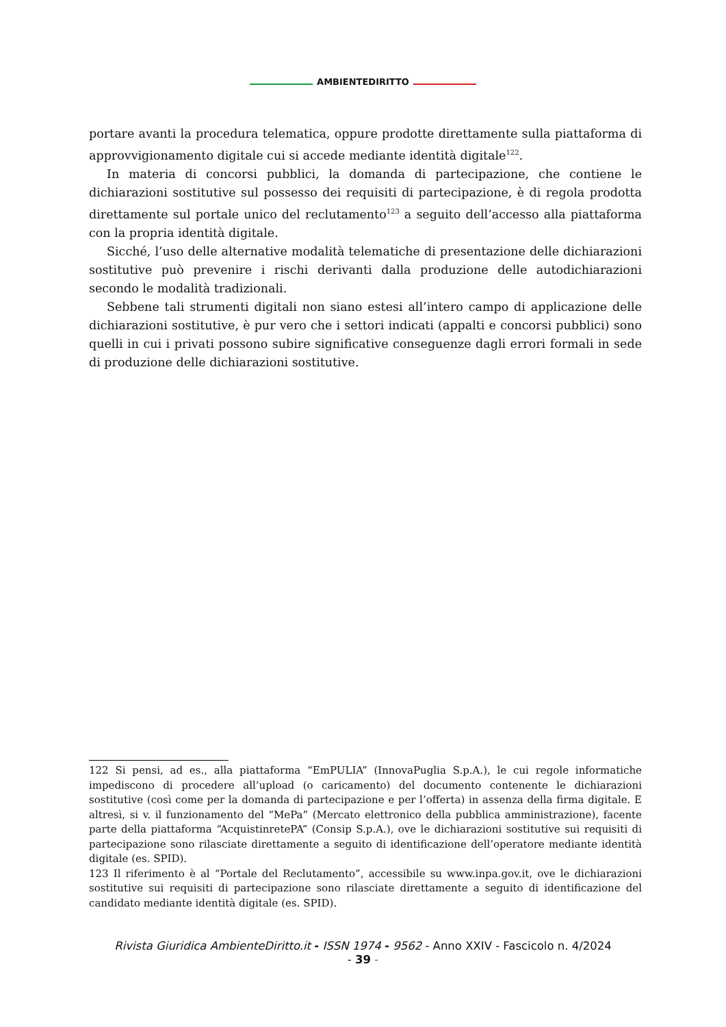AMBIENTEDIRITTO
portare avanti la procedura telematica, oppure prodotte direttamente sulla piattaforma di approvvigionamento digitale cui si accede mediante identità digitale<sup>122</sup>.
In materia di concorsi pubblici, la domanda di partecipazione, che contiene le dichiarazioni sostitutive sul possesso dei requisiti di partecipazione, è di regola prodotta direttamente sul portale unico del reclutamento<sup>123</sup> a seguito dell’accesso alla piattaforma con la propria identità digitale.
Sicché, l’uso delle alternative modalità telematiche di presentazione delle dichiarazioni sostitutive può prevenire i rischi derivanti dalla produzione delle autodichiarazioni secondo le modalità tradizionali.
Sebbene tali strumenti digitali non siano estesi all’intero campo di applicazione delle dichiarazioni sostitutive, è pur vero che i settori indicati (appalti e concorsi pubblici) sono quelli in cui i privati possono subire significative conseguenze dagli errori formali in sede di produzione delle dichiarazioni sostitutive.
122 Si pensi, ad es., alla piattaforma “EmPULIA” (InnovaPuglia S.p.A.), le cui regole informatiche impediscono di procedere all’upload (o caricamento) del documento contenente le dichiarazioni sostitutive (così come per la domanda di partecipazione e per l’offerta) in assenza della firma digitale. E altresì, si v. il funzionamento del “MePa” (Mercato elettronico della pubblica amministrazione), facente parte della piattaforma “AcquistinretePA” (Consip S.p.A.), ove le dichiarazioni sostitutive sui requisiti di partecipazione sono rilasciate direttamente a seguito di identificazione dell’operatore mediante identità digitale (es. SPID).
123 Il riferimento è al “Portale del Reclutamento”, accessibile su www.inpa.gov.it, ove le dichiarazioni sostitutive sui requisiti di partecipazione sono rilasciate direttamente a seguito di identificazione del candidato mediante identità digitale (es. SPID).
Rivista Giuridica AmbienteDiritto.it - ISSN 1974 - 9562 - Anno XXIV - Fascicolo n. 4/2024
- 39 -